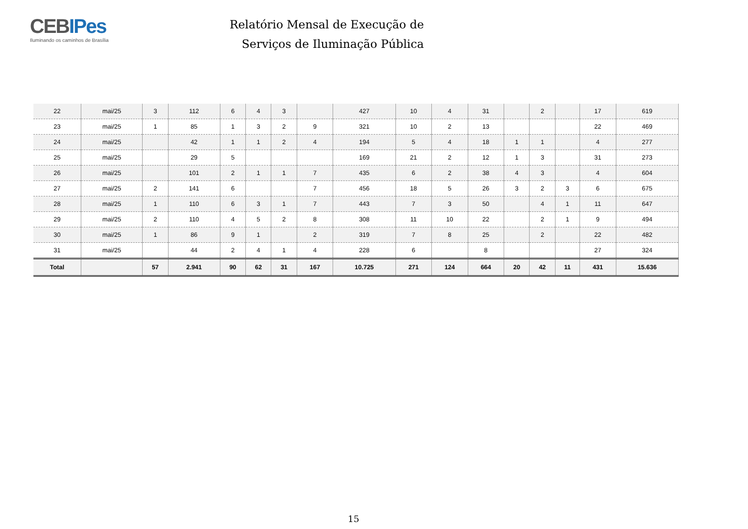CEBIPes
Iluminando os caminhos de Brasília
Relatório Mensal de Execução de
Serviços de Iluminação Pública
| 22 | mai/25 | 3 | 112 | 6 | 4 | 3 | | 427 | 10 | 4 | 31 | | 2 | | 17 | 619 |
| 23 | mai/25 | 1 | 85 | 1 | 3 | 2 | 9 | 321 | 10 | 2 | 13 | | | | 22 | 469 |
| 24 | mai/25 | | 42 | 1 | 1 | 2 | 4 | 194 | 5 | 4 | 18 | 1 | 1 | | 4 | 277 |
| 25 | mai/25 | | 29 | 5 | | | | 169 | 21 | 2 | 12 | 1 | 3 | | 31 | 273 |
| 26 | mai/25 | | 101 | 2 | 1 | 1 | 7 | 435 | 6 | 2 | 38 | 4 | 3 | | 4 | 604 |
| 27 | mai/25 | 2 | 141 | 6 | | | 7 | 456 | 18 | 5 | 26 | 3 | 2 | 3 | 6 | 675 |
| 28 | mai/25 | 1 | 110 | 6 | 3 | 1 | 7 | 443 | 7 | 3 | 50 | | 4 | 1 | 11 | 647 |
| 29 | mai/25 | 2 | 110 | 4 | 5 | 2 | 8 | 308 | 11 | 10 | 22 | | 2 | 1 | 9 | 494 |
| 30 | mai/25 | 1 | 86 | 9 | 1 | | 2 | 319 | 7 | 8 | 25 | | 2 | | 22 | 482 |
| 31 | mai/25 | | 44 | 2 | 4 | 1 | 4 | 228 | 6 | | 8 | | | | 27 | 324 |
| Total | | 57 | 2.941 | 90 | 62 | 31 | 167 | 10.725 | 271 | 124 | 664 | 20 | 42 | 11 | 431 | 15.636 |
15